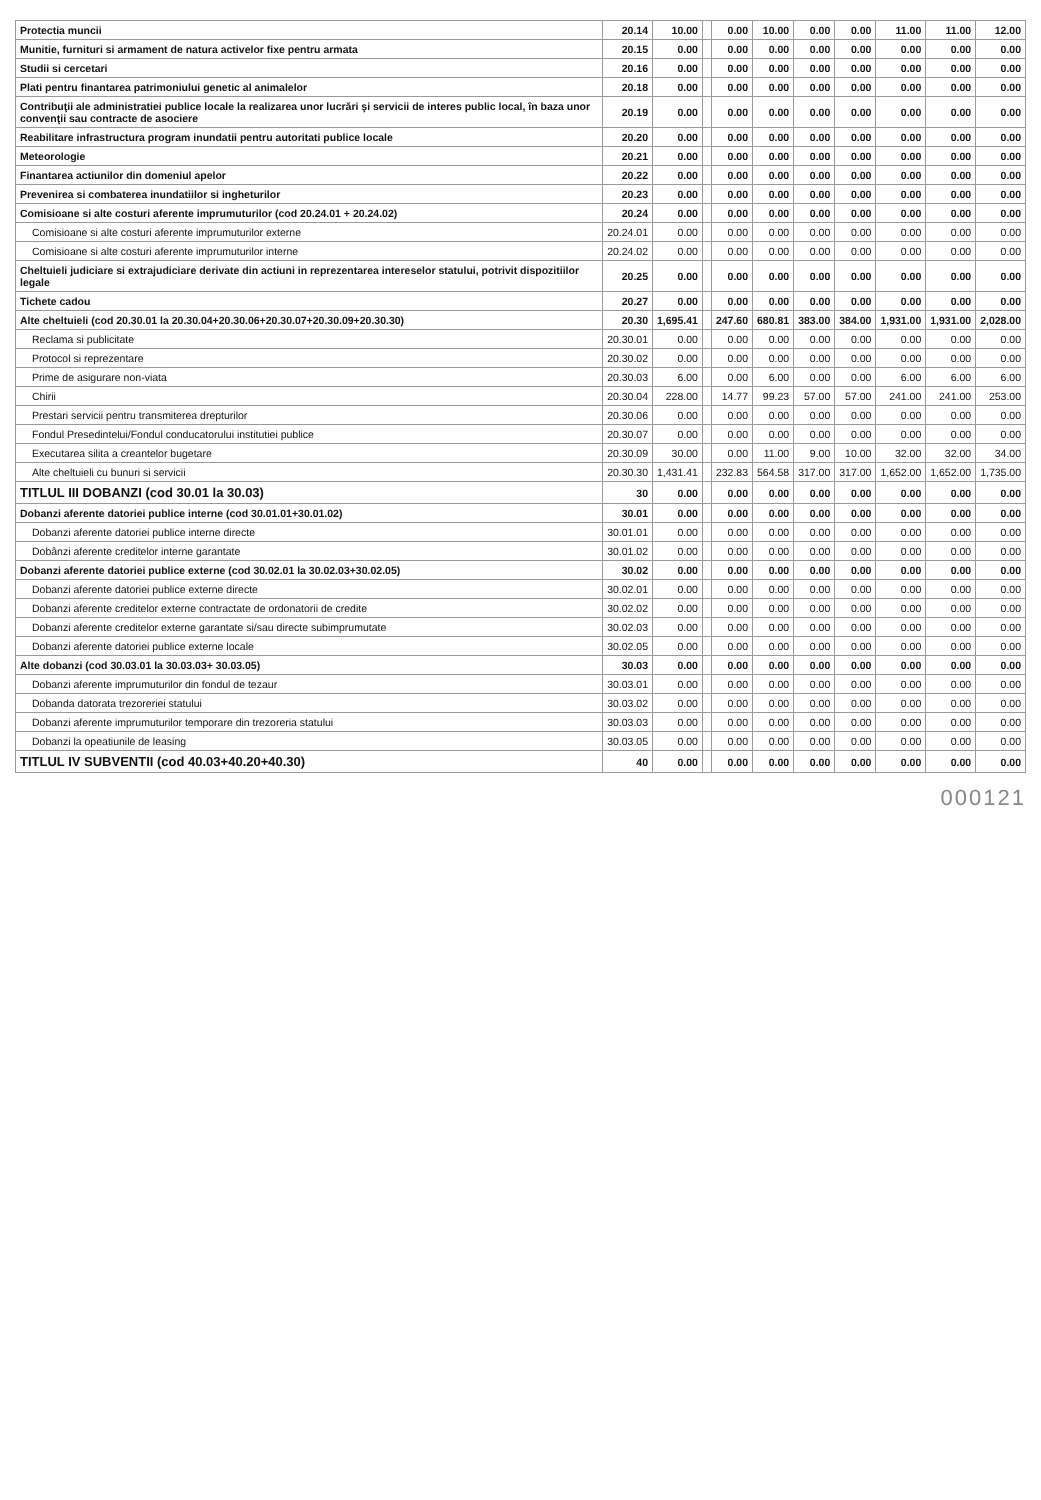| Protectia muncii | 20.14 | 10.00 | | 0.00 | 10.00 | 0.00 | 0.00 | 11.00 | 11.00 | 12.00 |
| Munitie, furnituri si armament de natura activelor fixe pentru armata | 20.15 | 0.00 | | 0.00 | 0.00 | 0.00 | 0.00 | 0.00 | 0.00 | 0.00 |
| Studii si cercetari | 20.16 | 0.00 | | 0.00 | 0.00 | 0.00 | 0.00 | 0.00 | 0.00 | 0.00 |
| Plati pentru finantarea patrimoniului genetic al animalelor | 20.18 | 0.00 | | 0.00 | 0.00 | 0.00 | 0.00 | 0.00 | 0.00 | 0.00 |
| Contribuţii ale administratiei publice locale la realizarea unor lucrări şi servicii de interes public local, în baza unor convenţii sau contracte de asociere | 20.19 | 0.00 | | 0.00 | 0.00 | 0.00 | 0.00 | 0.00 | 0.00 | 0.00 |
| Reabilitare infrastructura program inundatii pentru autoritati publice locale | 20.20 | 0.00 | | 0.00 | 0.00 | 0.00 | 0.00 | 0.00 | 0.00 | 0.00 |
| Meteorologie | 20.21 | 0.00 | | 0.00 | 0.00 | 0.00 | 0.00 | 0.00 | 0.00 | 0.00 |
| Finantarea actiunilor din domeniul apelor | 20.22 | 0.00 | | 0.00 | 0.00 | 0.00 | 0.00 | 0.00 | 0.00 | 0.00 |
| Prevenirea si combaterea inundatiilor si ingheturilor | 20.23 | 0.00 | | 0.00 | 0.00 | 0.00 | 0.00 | 0.00 | 0.00 | 0.00 |
| Comisioane si alte costuri aferente imprumuturilor (cod 20.24.01 + 20.24.02) | 20.24 | 0.00 | | 0.00 | 0.00 | 0.00 | 0.00 | 0.00 | 0.00 | 0.00 |
| Comisioane si alte costuri aferente imprumuturilor externe | 20.24.01 | 0.00 | | 0.00 | 0.00 | 0.00 | 0.00 | 0.00 | 0.00 | 0.00 |
| Comisioane si alte costuri aferente imprumuturilor interne | 20.24.02 | 0.00 | | 0.00 | 0.00 | 0.00 | 0.00 | 0.00 | 0.00 | 0.00 |
| Cheltuieli judiciare si extrajudiciare derivate din actiuni in reprezentarea intereselor statului, potrivit dispozitiilor legale | 20.25 | 0.00 | | 0.00 | 0.00 | 0.00 | 0.00 | 0.00 | 0.00 | 0.00 |
| Tichete cadou | 20.27 | 0.00 | | 0.00 | 0.00 | 0.00 | 0.00 | 0.00 | 0.00 | 0.00 |
| Alte cheltuieli (cod 20.30.01 la 20.30.04+20.30.06+20.30.07+20.30.09+20.30.30) | 20.30 | 1,695.41 | | 247.60 | 680.81 | 383.00 | 384.00 | 1,931.00 | 1,931.00 | 2,028.00 |
| Reclama si publicitate | 20.30.01 | 0.00 | | 0.00 | 0.00 | 0.00 | 0.00 | 0.00 | 0.00 | 0.00 |
| Protocol si reprezentare | 20.30.02 | 0.00 | | 0.00 | 0.00 | 0.00 | 0.00 | 0.00 | 0.00 | 0.00 |
| Prime de asigurare non-viata | 20.30.03 | 6.00 | | 0.00 | 6.00 | 0.00 | 0.00 | 6.00 | 6.00 | 6.00 |
| Chirii | 20.30.04 | 228.00 | | 14.77 | 99.23 | 57.00 | 57.00 | 241.00 | 241.00 | 253.00 |
| Prestari servicii pentru transmiterea drepturilor | 20.30.06 | 0.00 | | 0.00 | 0.00 | 0.00 | 0.00 | 0.00 | 0.00 | 0.00 |
| Fondul Presedintelui/Fondul conducatorului institutiei publice | 20.30.07 | 0.00 | | 0.00 | 0.00 | 0.00 | 0.00 | 0.00 | 0.00 | 0.00 |
| Executarea silita a creantelor bugetare | 20.30.09 | 30.00 | | 0.00 | 11.00 | 9.00 | 10.00 | 32.00 | 32.00 | 34.00 |
| Alte cheltuieli cu bunuri si servicii | 20.30.30 | 1,431.41 | | 232.83 | 564.58 | 317.00 | 317.00 | 1,652.00 | 1,652.00 | 1,735.00 |
| TITLUL III DOBANZI (cod 30.01 la 30.03) | 30 | 0.00 | | 0.00 | 0.00 | 0.00 | 0.00 | 0.00 | 0.00 | 0.00 |
| Dobanzi aferente datoriei publice interne (cod 30.01.01+30.01.02) | 30.01 | 0.00 | | 0.00 | 0.00 | 0.00 | 0.00 | 0.00 | 0.00 | 0.00 |
| Dobanzi aferente datoriei publice interne directe | 30.01.01 | 0.00 | | 0.00 | 0.00 | 0.00 | 0.00 | 0.00 | 0.00 | 0.00 |
| Dobânzi aferente creditelor interne garantate | 30.01.02 | 0.00 | | 0.00 | 0.00 | 0.00 | 0.00 | 0.00 | 0.00 | 0.00 |
| Dobanzi aferente datoriei publice externe (cod 30.02.01 la 30.02.03+30.02.05) | 30.02 | 0.00 | | 0.00 | 0.00 | 0.00 | 0.00 | 0.00 | 0.00 | 0.00 |
| Dobanzi aferente datoriei publice externe directe | 30.02.01 | 0.00 | | 0.00 | 0.00 | 0.00 | 0.00 | 0.00 | 0.00 | 0.00 |
| Dobanzi aferente creditelor externe contractate de ordonatorii de credite | 30.02.02 | 0.00 | | 0.00 | 0.00 | 0.00 | 0.00 | 0.00 | 0.00 | 0.00 |
| Dobanzi aferente creditelor externe garantate si/sau directe subimprumutate | 30.02.03 | 0.00 | | 0.00 | 0.00 | 0.00 | 0.00 | 0.00 | 0.00 | 0.00 |
| Dobanzi aferente datoriei publice externe locale | 30.02.05 | 0.00 | | 0.00 | 0.00 | 0.00 | 0.00 | 0.00 | 0.00 | 0.00 |
| Alte dobanzi (cod 30.03.01 la 30.03.03+ 30.03.05) | 30.03 | 0.00 | | 0.00 | 0.00 | 0.00 | 0.00 | 0.00 | 0.00 | 0.00 |
| Dobanzi aferente imprumuturilor din fondul de tezaur | 30.03.01 | 0.00 | | 0.00 | 0.00 | 0.00 | 0.00 | 0.00 | 0.00 | 0.00 |
| Dobanda datorata trezoreriei statului | 30.03.02 | 0.00 | | 0.00 | 0.00 | 0.00 | 0.00 | 0.00 | 0.00 | 0.00 |
| Dobanzi aferente imprumuturilor temporare din trezoreria statului | 30.03.03 | 0.00 | | 0.00 | 0.00 | 0.00 | 0.00 | 0.00 | 0.00 | 0.00 |
| Dobanzi la opeatiunile de leasing | 30.03.05 | 0.00 | | 0.00 | 0.00 | 0.00 | 0.00 | 0.00 | 0.00 | 0.00 |
| TITLUL IV SUBVENTII (cod 40.03+40.20+40.30) | 40 | 0.00 | | 0.00 | 0.00 | 0.00 | 0.00 | 0.00 | 0.00 | 0.00 |
000121